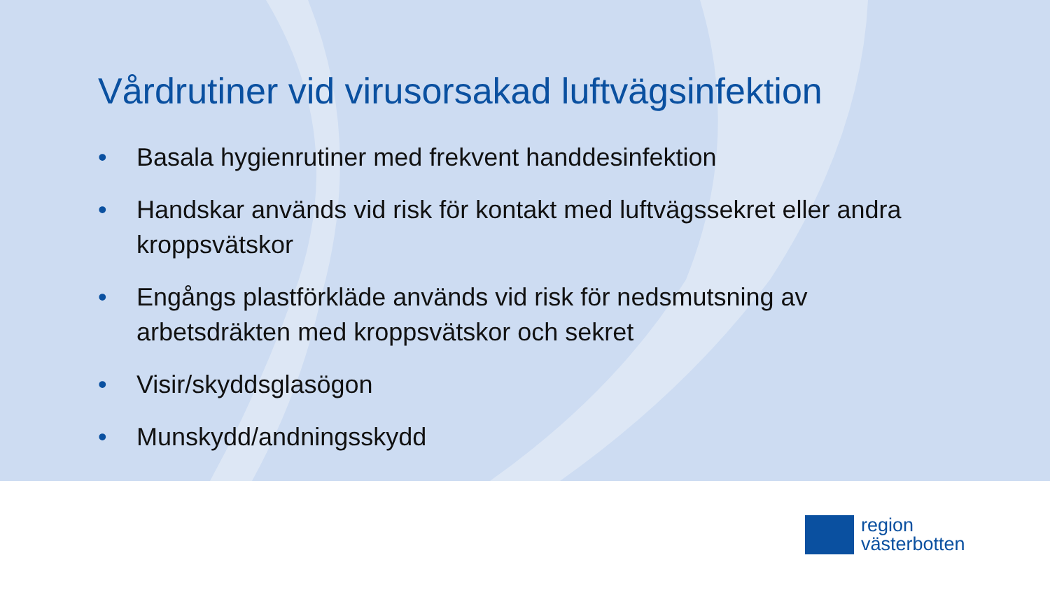Vårdrutiner vid virusorsakad luftvägsinfektion
• Basala hygienrutiner med frekvent handdesinfektion
• Handskar används vid risk för kontakt med luftvägssekret eller andra kroppsvätskor
• Engångs plastförkläde används vid risk för nedsmutsning av arbetsdräkten med kroppsvätskor och sekret
• Visir/skyddsglasögon
• Munskydd/andningsskydd
region
västerbotten